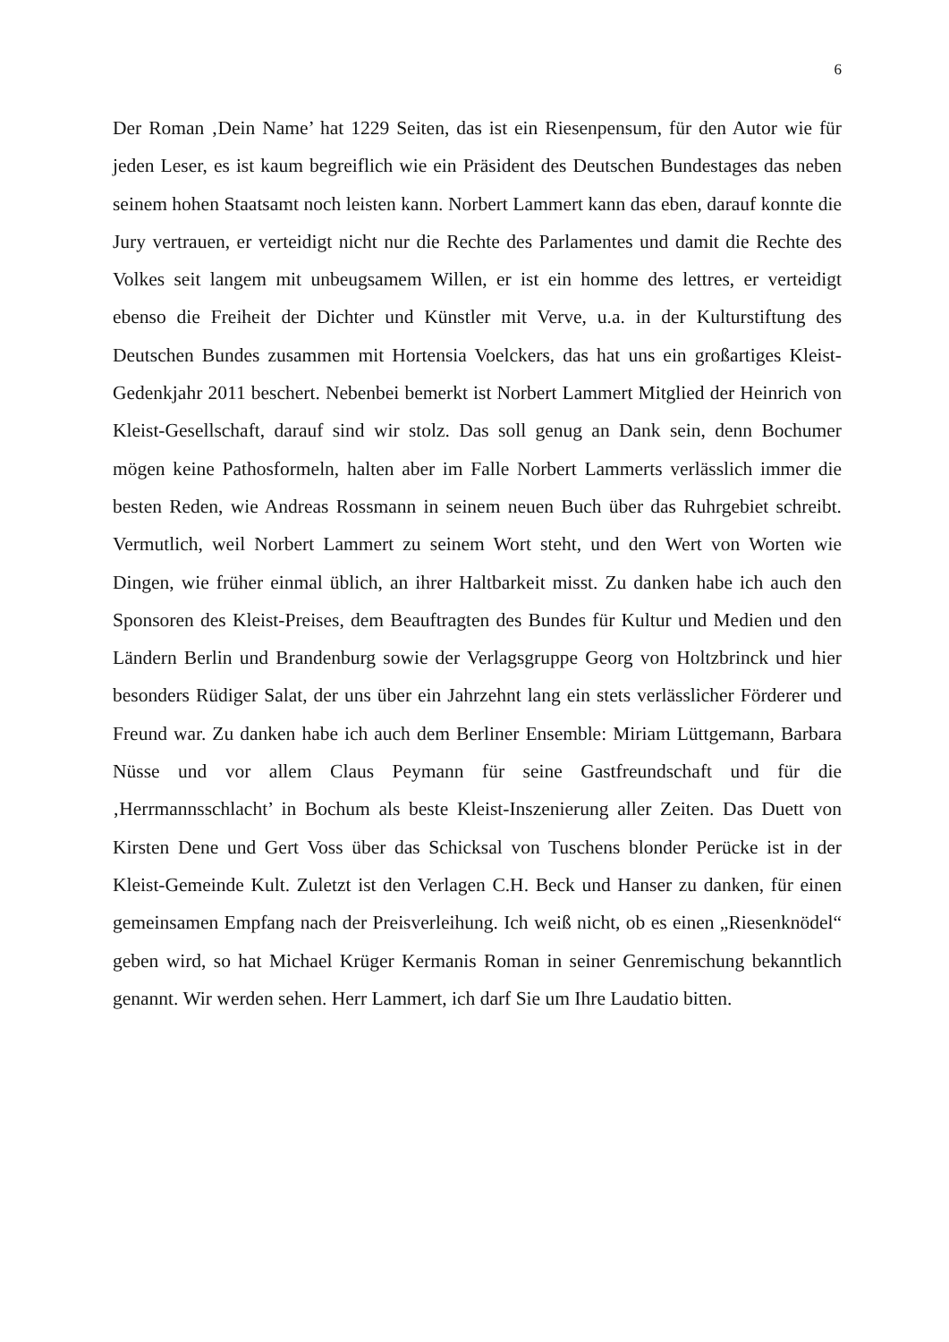6
Der Roman ‚Dein Name’ hat 1229 Seiten, das ist ein Riesenpensum, für den Autor wie für jeden Leser, es ist kaum begreiflich wie ein Präsident des Deutschen Bundestages das neben seinem hohen Staatsamt noch leisten kann. Norbert Lammert kann das eben, darauf konnte die Jury vertrauen, er verteidigt nicht nur die Rechte des Parlamentes und damit die Rechte des Volkes seit langem mit unbeugsamem Willen, er ist ein homme des lettres, er verteidigt ebenso die Freiheit der Dichter und Künstler mit Verve, u.a. in der Kulturstiftung des Deutschen Bundes zusammen mit Hortensia Voelckers, das hat uns ein großartiges Kleist-Gedenkjahr 2011 beschert. Nebenbei bemerkt ist Norbert Lammert Mitglied der Heinrich von Kleist-Gesellschaft, darauf sind wir stolz. Das soll genug an Dank sein, denn Bochumer mögen keine Pathosformeln, halten aber im Falle Norbert Lammerts verlässlich immer die besten Reden, wie Andreas Rossmann in seinem neuen Buch über das Ruhrgebiet schreibt. Vermutlich, weil Norbert Lammert zu seinem Wort steht, und den Wert von Worten wie Dingen, wie früher einmal üblich, an ihrer Haltbarkeit misst. Zu danken habe ich auch den Sponsoren des Kleist-Preises, dem Beauftragten des Bundes für Kultur und Medien und den Ländern Berlin und Brandenburg sowie der Verlagsgruppe Georg von Holtzbrinck und hier besonders Rüdiger Salat, der uns über ein Jahrzehnt lang ein stets verlässlicher Förderer und Freund war. Zu danken habe ich auch dem Berliner Ensemble: Miriam Lüttgemann, Barbara Nüsse und vor allem Claus Peymann für seine Gastfreundschaft und für die ‚Herrmannsschlacht’ in Bochum als beste Kleist-Inszenierung aller Zeiten. Das Duett von Kirsten Dene und Gert Voss über das Schicksal von Tuschens blonder Perücke ist in der Kleist-Gemeinde Kult. Zuletzt ist den Verlagen C.H. Beck und Hanser zu danken, für einen gemeinsamen Empfang nach der Preisverleihung. Ich weiß nicht, ob es einen „Riesenknödel“ geben wird, so hat Michael Krüger Kermanis Roman in seiner Genremischung bekanntlich genannt. Wir werden sehen. Herr Lammert, ich darf Sie um Ihre Laudatio bitten.